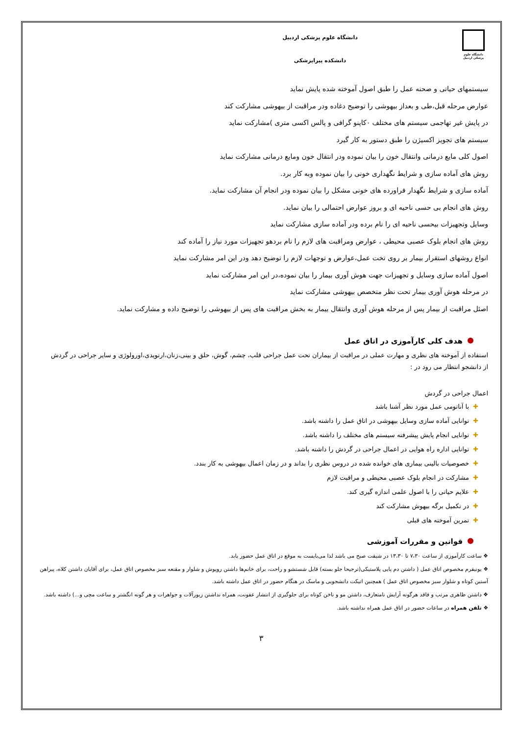دانشگاه علوم پزشکی اردبیل
دانشگاه علوم پزشکی اردبیل
دانشکده پیراپزشکی
سیستمهای حیاتی و صحنه عمل را طبق اصول آموخته شده پایش نماید
عوارض مرحله قبل،طی و بعداز بیهوشی را توضیح دغاده ودر مراقبت از بیهوشی مشارکت کند
در پایش غیر تهاجمی سیستم های مختلف ۰کاپنو گرافی و پالس اکسی متری )مشارکت نماید
سیستم های تجویز اکسیژن را طبق دستور به کار گیرد
اصول کلی مایع درمانی وانتقال خون را بیان نموده ودر انتقال خون ومایع درمانی مشارکت نماید
روش های آماده سازی و شرایط نگهداری خونی را بیان نموده وبه کار برد.
آماده سازی و شرایط نگهدار فراورده های خونی مشکل را بیان نموده ودر انجام آن مشارکت نماید.
روش های انجام بی حسی ناحیه ای و بروز عوارض احتمالی را بیان نماید.
وسایل وتجهیزات بیحسی ناحیه ای را نام برده ودر آماده سازی مشارکت نماید
روش های انجام بلوک عصبی محیطی ، عوارض ومراقبت های لازم را نام بردهو تجهیزات مورد نیاز را آماده کند
انواع روشهای استقرار بیمار بر روی تخت عمل،عوارض و توجهات لازم را توضیح دهد ودر این امر مشارکت نماید
اصول آماده سازی وسایل و تجهیزات جهت هوش آوری بیمار را بیان نموده،در این امر مشارکت نماید
در مرحله هوش آوری بیمار تحت نظر متخصص بیهوشی مشارکت نماید
اصئل مراقبت از بیمار پس از مرحله هوش آوری وانتقال بیمار به بخش مراقبت های پس از بیهوشی را توضیح داده و مشارکت نماید.
هدف کلی کارآموزی در اتاق عمل
استفاده از آموخته های نظری و مهارت عملی در مراقبت از بیماران تحت عمل جراحی قلب، چشم، گوش، حلق و بینی،زنان،ارتوپدی،اورولوژی و سایر جراحی در گردش
از دانشجو انتظار می رود در :
اعمال جراحی در گردش
✚با آناتومی عمل مورد نظر آشنا باشد
✚توانایی آماده سازی وسایل بیهوشی در اتاق عمل را داشته باشد.
✚توانایی انجام پایش پیشرفته سیستم های مختلف را داشته باشد.
✚توانایی اداره راه هوایی در اعمال جراحی در گردش را داشته باشد.
✚خصوصیات بالینی بیماری های خوانده شده در دروس نظری را بداند و در زمان اعمال بیهوشی به کار بندد.
✚مشارکت در انجام بلوک عصبی محیطی و مراقبت لازم
✚علایم حیاتی را با اصول علمی اندازه گیری کند.
✚در تکمیل برگه بیهوش مشارکت کند
✚تمرین آموخته های قبلی
قوانین و مقررات آموزشی
❖ ساعت کارآموزی از ساعت ۷،۳۰ تا ۱۳،۳۰ در شیفت صبح می باشد لذا می‌بایست به موقع در اتاق عمل حضور یابد.
❖ یونیفرم مخصوص اتاق عمل ( داشتن دم پایی پلاستیکی(ترجیحا جلو بسته) قابل شستشو و راحت، برای خانم‌ها داشتن روپوش و شلوار و مقنعه سبز مخصوص اتاق عمل، برای آقایان داشتن کلاه، پیراهن آستین کوتاه و شلوار سبز مخصوص اتاق عمل ) همچنین اتیکت دانشجویی و ماسک در هنگام حضور در اتاق عمل داشته باشد.
❖ داشتن ظاهری مرتب و فاقد هرگونه آرایش نامتعارف، داشتن مو و ناخن کوتاه برای جلوگیری از انتشار عفونت، همراه نداشتن زیورآلات و جواهرات و هر گونه انگشتر و ساعت مچی و...) داشته باشد.
❖ تلفن همراه در ساعات حضور در اتاق عمل همراه نداشته باشد.
۳